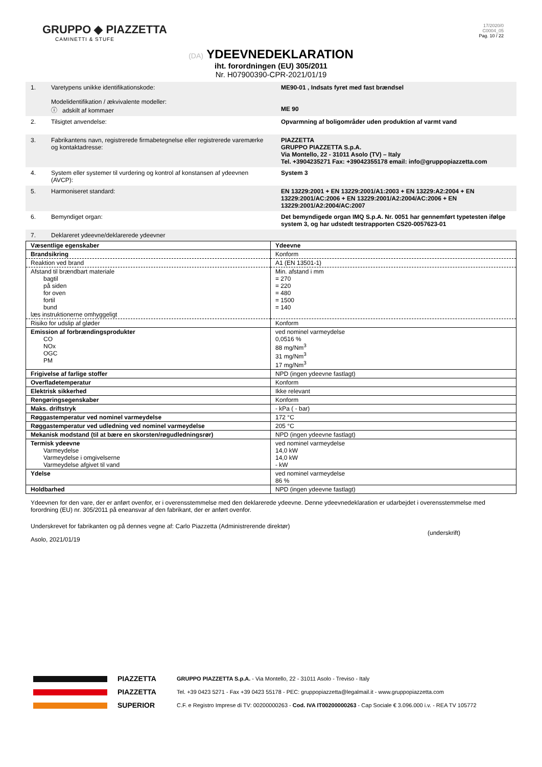GRUPPO ◆ PIAZZETTA
CAMINETTI & STUFE
17/2020/0
C0004_05
Pag. 10 / 22
(DA) YDEEVNEDEKLARATION
iht. forordningen (EU) 305/2011
Nr. H07900390-CPR-2021/01/19
| 1. | Varetypens unikke identifikationskode: Modelidentifikation / ækvivalente modeller: ⓘ adskilt af kommaer | ME90-01 , Indsats fyret med fast brændsel ME 90 |
| 2. | Tilsigtet anvendelse: | Opvarmning af boligområder uden produktion af varmt vand |
| 3. | Fabrikantens navn, registrerede firmabetegnelse eller registrerede varemærke og kontaktadresse: | PIAZZETTA GRUPPO PIAZZETTA S.p.A. Via Montello, 22 - 31011 Asolo (TV) – Italy Tel. +3904235271 Fax: +39042355178 email: info@gruppopiazzetta.com |
| 4. | System eller systemer til vurdering og kontrol af konstansen af ydeevnen (AVCP): | System 3 |
| 5. | Harmoniseret standard: | EN 13229:2001 + EN 13229:2001/A1:2003 + EN 13229:A2:2004 + EN 13229:2001/AC:2006 + EN 13229:2001/A2:2004/AC:2006 + EN 13229:2001/A2:2004/AC:2007 |
| 6. | Bemyndiget organ: | Det bemyndigede organ IMQ S.p.A. Nr. 0051 har gennemført typetesten ifølge system 3, og har udstedt testrapporten CS20-0057623-01 |
| 7. | Deklareret ydeevne/deklarerede ydeevner | |
| Væsentlige egenskaber | Ydeevne |
| --- | --- |
| Brandsikring | Konform |
| Reaktion ved brand | A1 (EN 13501-1) |
| Afstand til brændbart materiale bagtil på siden for oven fortil bund læs instruktionerne omhyggeligt | Min. afstand i mm = 270 = 220 = 480 = 1500 = 140 |
| Risiko for udslip af gløder | Konform |
| Emission af forbrændingsprodukter CO NOx OGC PM | ved nominel varmeydelse 0,0516 % 88 mg/Nm<sup>3</sup> 31 mg/Nm<sup>3</sup> 17 mg/Nm<sup>3</sup> |
| Frigivelse af farlige stoffer | NPD (ingen ydeevne fastlagt) |
| Overfladetemperatur | Konform |
| Elektrisk sikkerhed | Ikke relevant |
| Rengøringsegenskaber | Konform |
| Maks. driftstryk | - kPa ( - bar) |
| Røggastemperatur ved nominel varmeydelse | 172 °C |
| Røggastemperatur ved udledning ved nominel varmeydelse | 205 °C |
| Mekanisk modstand (til at bære en skorsten/røgudledningsrør) | NPD (ingen ydeevne fastlagt) |
| Termisk ydeevne Varmeydelse Varmeydelse i omgivelserne Varmeydelse afgivet til vand | ved nominel varmeydelse 14,0 kW 14,0 kW - kW |
| Ydelse | ved nominel varmeydelse 86 % |
| Holdbarhed | NPD (ingen ydeevne fastlagt) |
Ydeevnen for den vare, der er anført ovenfor, er i overensstemmelse med den deklarerede ydeevne. Denne ydeevnedeklaration er udarbejdet i overensstemmelse med forordning (EU) nr. 305/2011 på eneansvar af den fabrikant, der er anført ovenfor.
Underskrevet for fabrikanten og på dennes vegne af: Carlo Piazzetta (Administrerende direktør)
Asolo, 2021/01/19
(underskrift)
PIAZZETTA
PIAZZETTA
SUPERIOR
GRUPPO PIAZZETTA S.p.A. - Via Montello, 22 - 31011 Asolo - Treviso - Italy
Tel. +39 0423 5271 - Fax +39 0423 55178 - PEC: gruppopiazzetta@legalmail.it - www.gruppopiazzetta.com
C.F. e Registro Imprese di TV: 00200000263 - Cod. IVA IT00200000263 - Cap Sociale € 3.096.000 i.v. - REA TV 105772